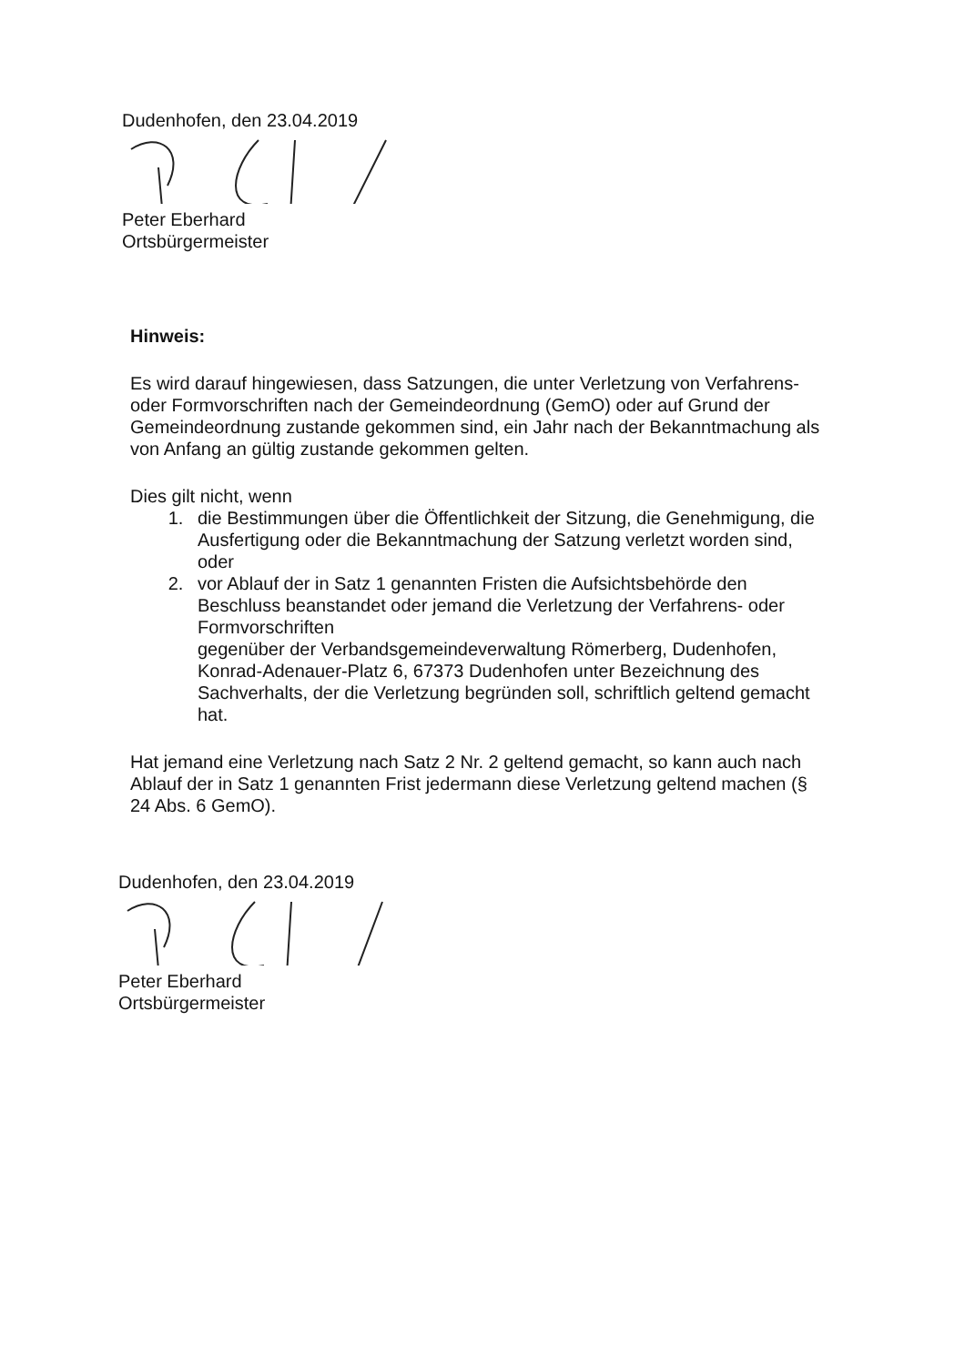Dudenhofen, den 23.04.2019
Peter Eberhard
Ortsbürgermeister
Hinweis:
Es wird darauf hingewiesen, dass Satzungen, die unter Verletzung von Verfahrens- oder Formvorschriften nach der Gemeindeordnung (GemO) oder auf Grund der Gemeindeordnung zustande gekommen sind, ein Jahr nach der Bekanntmachung als von Anfang an gültig zustande gekommen gelten.
Dies gilt nicht, wenn
1. die Bestimmungen über die Öffentlichkeit der Sitzung, die Genehmigung, die Ausfertigung oder die Bekanntmachung der Satzung verletzt worden sind, oder
2. vor Ablauf der in Satz 1 genannten Fristen die Aufsichtsbehörde den Beschluss beanstandet oder jemand die Verletzung der Verfahrens- oder Formvorschriften
gegenüber der Verbandsgemeindeverwaltung Römerberg, Dudenhofen, Konrad-Adenauer-Platz 6, 67373 Dudenhofen unter Bezeichnung des Sachverhalts, der die Verletzung begründen soll, schriftlich geltend gemacht hat.
Hat jemand eine Verletzung nach Satz 2 Nr. 2 geltend gemacht, so kann auch nach Ablauf der in Satz 1 genannten Frist jedermann diese Verletzung geltend machen (§ 24 Abs. 6 GemO).
Dudenhofen, den 23.04.2019
Peter Eberhard
Ortsbürgermeister